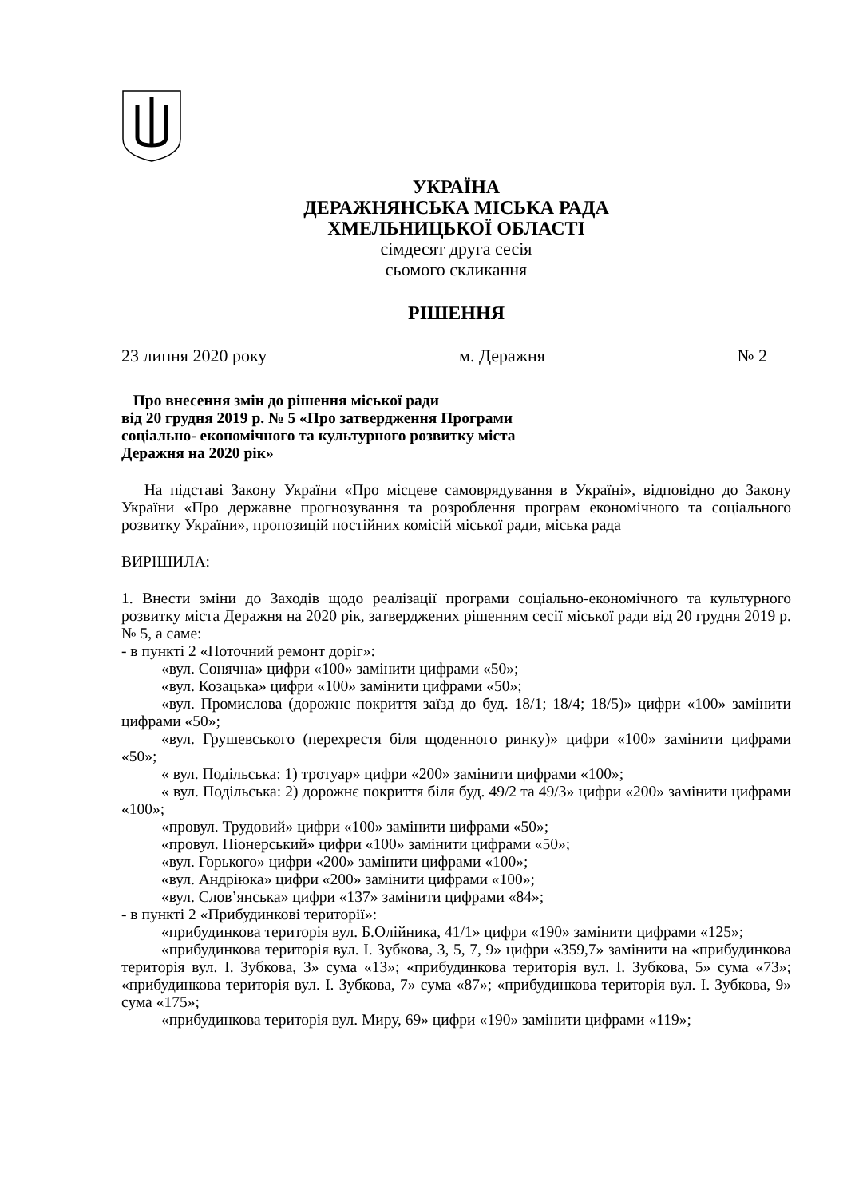УКРАЇНА
ДЕРАЖНЯНСЬКА МІСЬКА РАДА
ХМЕЛЬНИЦЬКОЇ ОБЛАСТІ
сімдесят друга сесія
сьомого скликання
РІШЕННЯ
23 липня 2020 року м. Деражня № 2
Про внесення змін до рішення міської ради
від 20 грудня 2019 р. № 5 «Про затвердження Програми
соціально- економічного та культурного розвитку міста
Деражня на 2020 рік»
На підставі Закону України «Про місцеве самоврядування в Україні», відповідно до Закону України «Про державне прогнозування та розроблення програм економічного та соціального розвитку України», пропозицій постійних комісій міської ради, міська рада
ВИРІШИЛА:
1. Внести зміни до Заходів щодо реалізації програми соціально-економічного та культурного розвитку міста Деражня на 2020 рік, затверджених рішенням сесії міської ради від 20 грудня 2019 р. № 5, а саме:
- в пункті 2 «Поточний ремонт доріг»:
«вул. Сонячна» цифри «100» замінити цифрами «50»;
«вул. Козацька» цифри «100» замінити цифрами «50»;
«вул. Промислова (дорожнє покриття заїзд до буд. 18/1; 18/4; 18/5)» цифри «100» замінити цифрами «50»;
«вул. Грушевського (перехрестя біля щоденного ринку)» цифри «100» замінити цифрами «50»;
« вул. Подільська: 1) тротуар» цифри «200» замінити цифрами «100»;
« вул. Подільська: 2) дорожнє покриття біля буд. 49/2 та 49/3» цифри «200» замінити цифрами «100»;
«провул. Трудовий» цифри «100» замінити цифрами «50»;
«провул. Піонерський» цифри «100» замінити цифрами «50»;
«вул. Горького» цифри «200» замінити цифрами «100»;
«вул. Андріюка» цифри «200» замінити цифрами «100»;
«вул. Слов’янська» цифри «137» замінити цифрами «84»;
- в пункті 2 «Прибудинкові території»:
«прибудинкова територія вул. Б.Олійника, 41/1» цифри «190» замінити цифрами «125»;
«прибудинкова територія вул. І. Зубкова, 3, 5, 7, 9» цифри «359,7» замінити на «прибудинкова територія вул. І. Зубкова, 3» сума «13»; «прибудинкова територія вул. І. Зубкова, 5» сума «73»; «прибудинкова територія вул. І. Зубкова, 7» сума «87»; «прибудинкова територія вул. І. Зубкова, 9» сума «175»;
«прибудинкова територія вул. Миру, 69» цифри «190» замінити цифрами «119»;